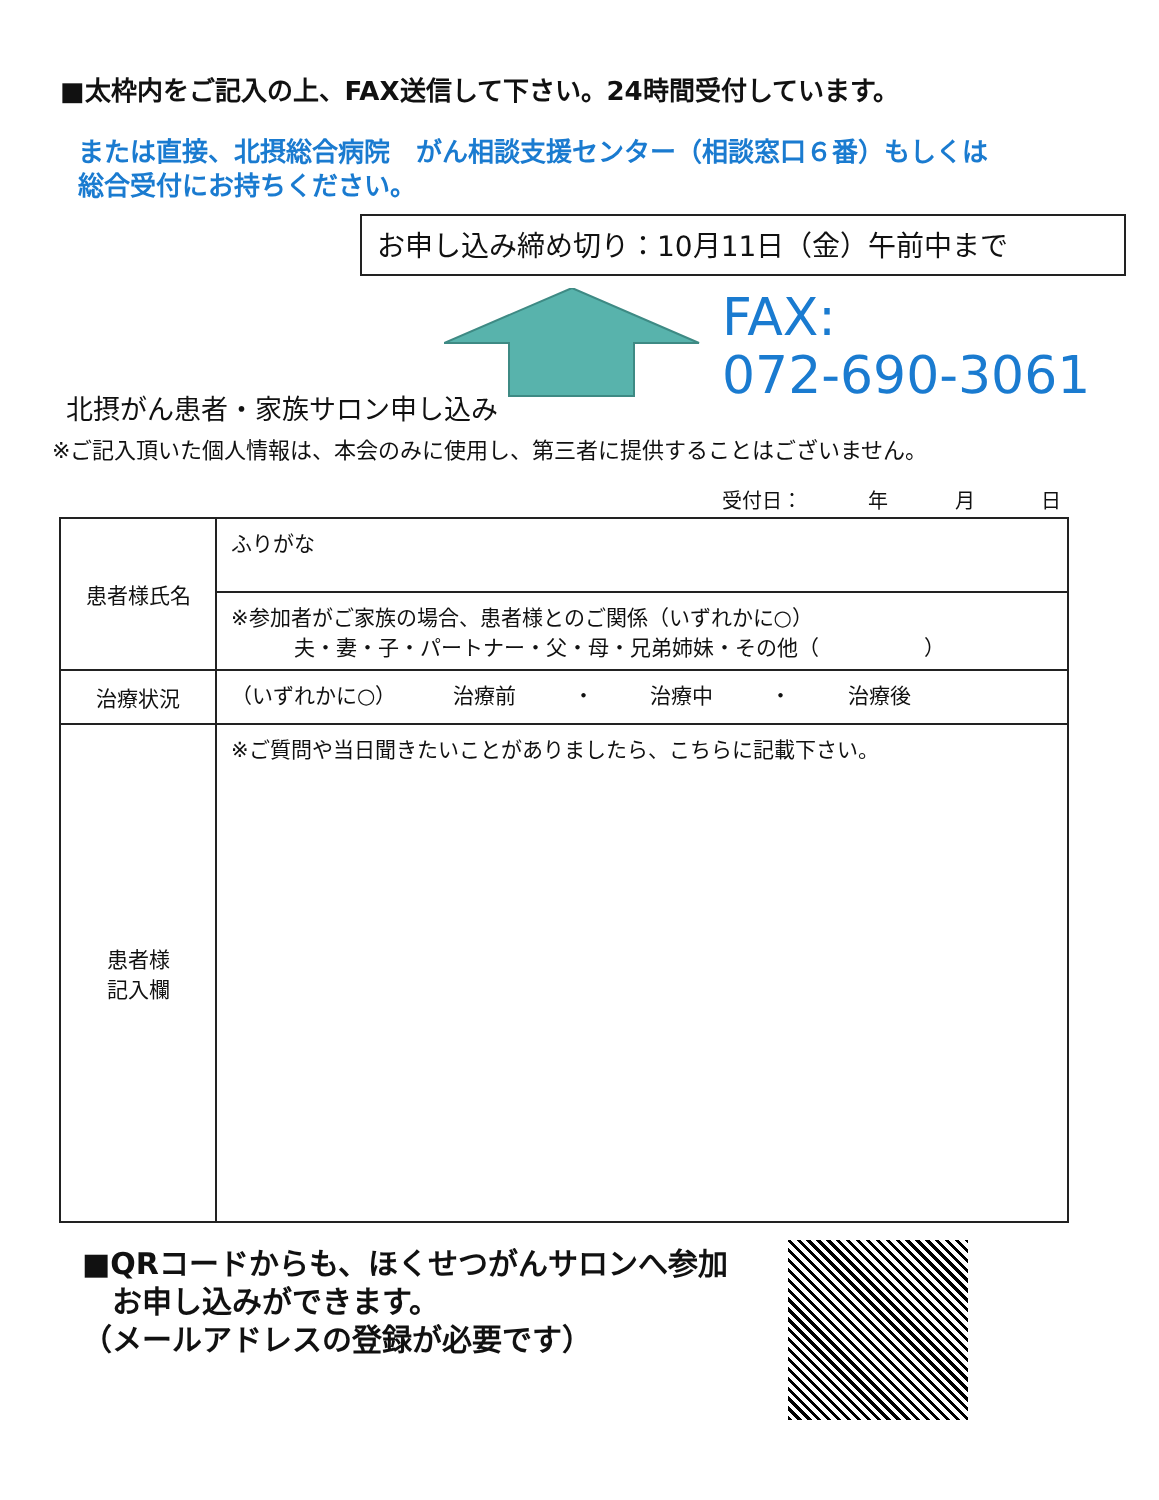■太枠内をご記入の上、FAX送信して下さい。24時間受付しています。
または直接、北摂総合病院　がん相談支援センター（相談窓口６番）もしくは
総合受付にお持ちください。
お申し込み締め切り：10月11日（金）午前中まで
FAX:
072-690-3061
北摂がん患者・家族サロン申し込み
※ご記入頂いた個人情報は、本会のみに使用し、第三者に提供することはございません。
受付日： 年 月 日
| 患者様氏名 | ふりがな |
| | ※参加者がご家族の場合、患者様とのご関係（いずれかに○） 夫・妻・子・パートナー・父・母・兄弟姉妹・その他（ ） |
| 治療状況 | （いずれかに○） 治療前 ・ 治療中 ・ 治療後 |
| 患者様 記入欄 | ※ご質問や当日聞きたいことがありましたら、こちらに記載下さい。 |
■QRコードからも、ほくせつがんサロンへ参加
　お申し込みができます。
（メールアドレスの登録が必要です）